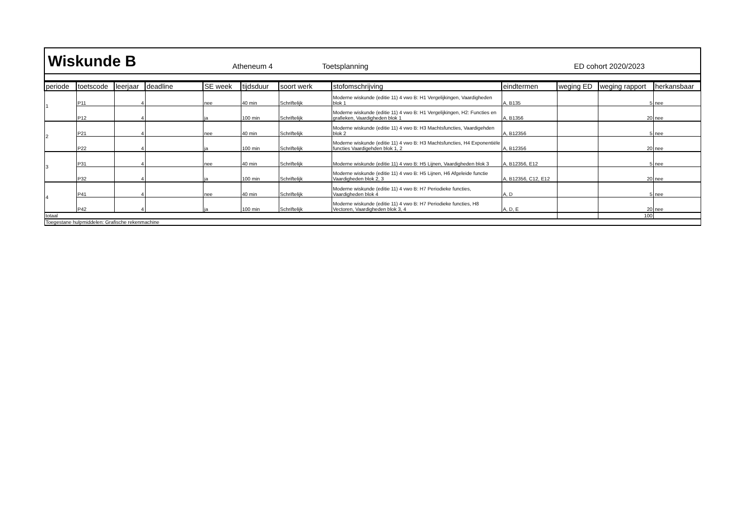Wiskunde B
Atheneum 4 Toetsplanning ED cohort 2020/2023
| periode | toetscode | leerjaar | deadline | SE week | tijdsduur | soort werk | stofomschrijving | eindtermen | weging ED | weging rapport | herkansbaar |
| --- | --- | --- | --- | --- | --- | --- | --- | --- | --- | --- | --- |
| 1 | P11 | 4 | | nee | 40 min | Schriftelijk | Moderne wiskunde (editie 11) 4 vwo B: H1 Vergelijkingen, Vaardigheden blok 1 | A, B135 | | 5 | nee |
| | P12 | 4 | | ja | 100 min | Schriftelijk | Moderne wiskunde (editie 11) 4 vwo B: H1 Vergelijkingen, H2: Functies en grafieken, Vaardigheden blok 1 | A, B1356 | | 20 | nee |
| 2 | P21 | 4 | | nee | 40 min | Schriftelijk | Moderne wiskunde (editie 11) 4 vwo B: H3 Machtsfuncties, Vaardigehden blok 2 | A, B12356 | | 5 | nee |
| | P22 | 4 | | ja | 100 min | Schriftelijk | Moderne wiskunde (editie 11) 4 vwo B: H3 Machtsfuncties, H4 Exponentiële functies Vaardigehden blok 1, 2 | A, B12356 | | 20 | nee |
| 3 | P31 | 4 | | nee | 40 min | Schriftelijk | Moderne wiskunde (editie 11) 4 vwo B: H5 Lijnen, Vaardigheden blok 3 | A, B12356, E12 | | 5 | nee |
| | P32 | 4 | | ja | 100 min | Schriftelijk | Moderne wiskunde (editie 11) 4 vwo B: H5 Lijnen, H6 Afgeleide functie Vaardigheden blok 2, 3 | A, B12356, C12, E12 | | 20 | nee |
| 4 | P41 | 4 | | nee | 40 min | Schriftelijk | Moderne wiskunde (editie 11) 4 vwo B: H7 Periodieke functies, Vaardigheden blok 4 | A, D | | 5 | nee |
| | P42 | 4 | | ja | 100 min | Schriftelijk | Moderne wiskunde (editie 11) 4 vwo B: H7 Periodieke functies, H8 Vectoren, Vaardigheden blok 3, 4 | A, D, E | | 20 | nee |
| totaal | | | | | | | | | | 100 | |
| Toegestane hulpmiddelen: Grafische rekenmachine | | | | | | | | | | | |